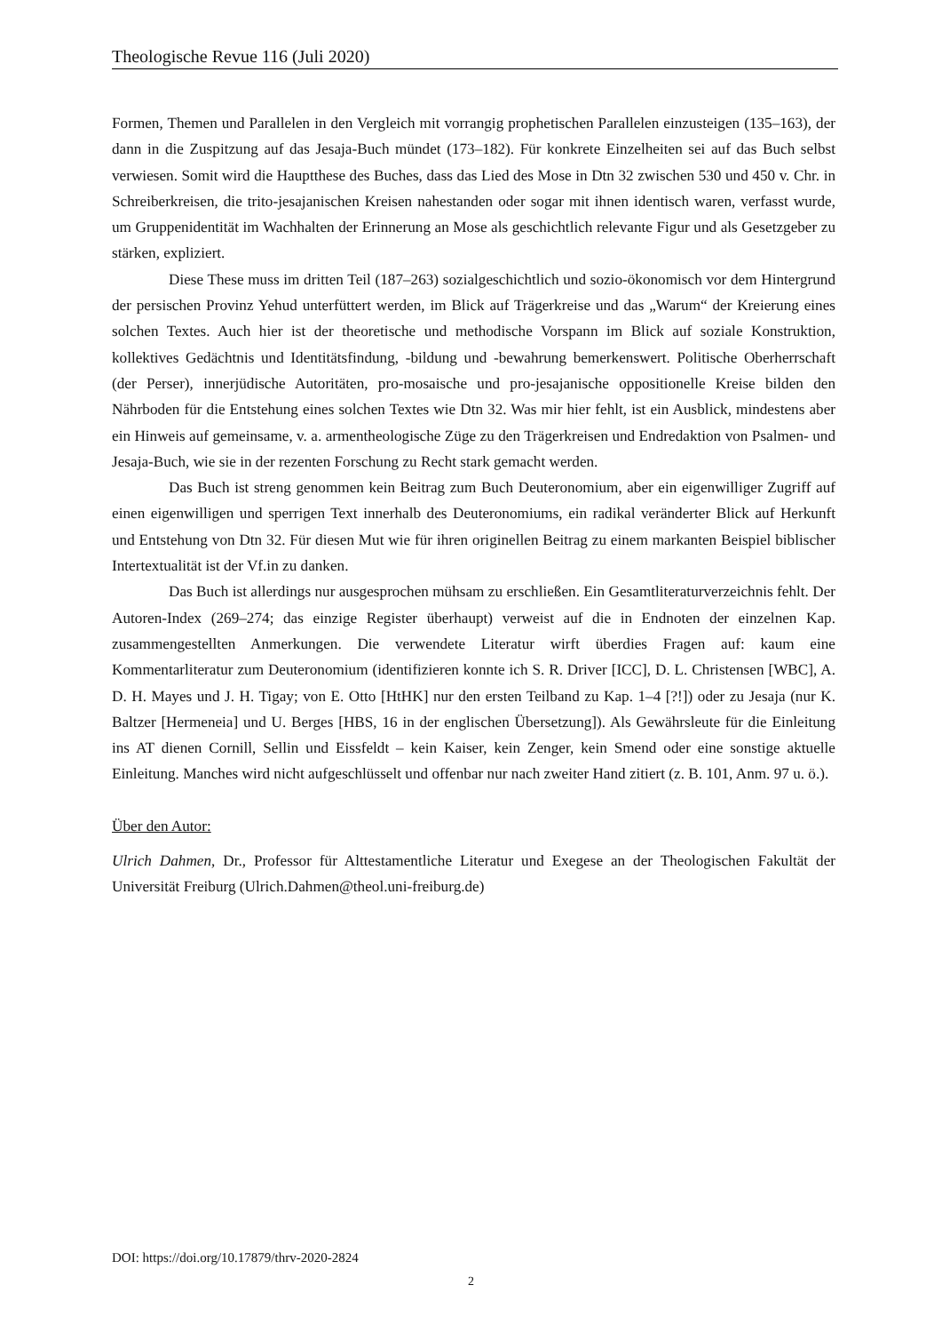Theologische Revue 116 (Juli 2020)
Formen, Themen und Parallelen in den Vergleich mit vorrangig prophetischen Parallelen einzusteigen (135–163), der dann in die Zuspitzung auf das Jesaja-Buch mündet (173–182). Für konkrete Einzelheiten sei auf das Buch selbst verwiesen. Somit wird die Hauptthese des Buches, dass das Lied des Mose in Dtn 32 zwischen 530 und 450 v. Chr. in Schreiberkreisen, die trito-jesajanischen Kreisen nahestanden oder sogar mit ihnen identisch waren, verfasst wurde, um Gruppenidentität im Wachhalten der Erinnerung an Mose als geschichtlich relevante Figur und als Gesetzgeber zu stärken, expliziert.
Diese These muss im dritten Teil (187–263) sozialgeschichtlich und sozio-ökonomisch vor dem Hintergrund der persischen Provinz Yehud unterfüttert werden, im Blick auf Trägerkreise und das „Warum“ der Kreierung eines solchen Textes. Auch hier ist der theoretische und methodische Vorspann im Blick auf soziale Konstruktion, kollektives Gedächtnis und Identitätsfindung, -bildung und -bewahrung bemerkenswert. Politische Oberherrschaft (der Perser), innerjüdische Autoritäten, pro-mosaische und pro-jesajanische oppositionelle Kreise bilden den Nährboden für die Entstehung eines solchen Textes wie Dtn 32. Was mir hier fehlt, ist ein Ausblick, mindestens aber ein Hinweis auf gemeinsame, v. a. armentheologische Züge zu den Trägerkreisen und Endredaktion von Psalmen- und Jesaja-Buch, wie sie in der rezenten Forschung zu Recht stark gemacht werden.
Das Buch ist streng genommen kein Beitrag zum Buch Deuteronomium, aber ein eigenwilliger Zugriff auf einen eigenwilligen und sperrigen Text innerhalb des Deuteronomiums, ein radikal veränderter Blick auf Herkunft und Entstehung von Dtn 32. Für diesen Mut wie für ihren originellen Beitrag zu einem markanten Beispiel biblischer Intertextualität ist der Vf.in zu danken.
Das Buch ist allerdings nur ausgesprochen mühsam zu erschließen. Ein Gesamtliteraturverzeichnis fehlt. Der Autoren-Index (269–274; das einzige Register überhaupt) verweist auf die in Endnoten der einzelnen Kap. zusammengestellten Anmerkungen. Die verwendete Literatur wirft überdies Fragen auf: kaum eine Kommentarliteratur zum Deuteronomium (identifizieren konnte ich S. R. Driver [ICC], D. L. Christensen [WBC], A. D. H. Mayes und J. H. Tigay; von E. Otto [HtHK] nur den ersten Teilband zu Kap. 1–4 [?!]) oder zu Jesaja (nur K. Baltzer [Hermeneia] und U. Berges [HBS, 16 in der englischen Übersetzung]). Als Gewährsleute für die Einleitung ins AT dienen Cornill, Sellin und Eissfeldt – kein Kaiser, kein Zenger, kein Smend oder eine sonstige aktuelle Einleitung. Manches wird nicht aufgeschlüsselt und offenbar nur nach zweiter Hand zitiert (z. B. 101, Anm. 97 u. ö.).
Über den Autor:
Ulrich Dahmen, Dr., Professor für Alttestamentliche Literatur und Exegese an der Theologischen Fakultät der Universität Freiburg (Ulrich.Dahmen@theol.uni-freiburg.de)
DOI: https://doi.org/10.17879/thrv-2020-2824
2